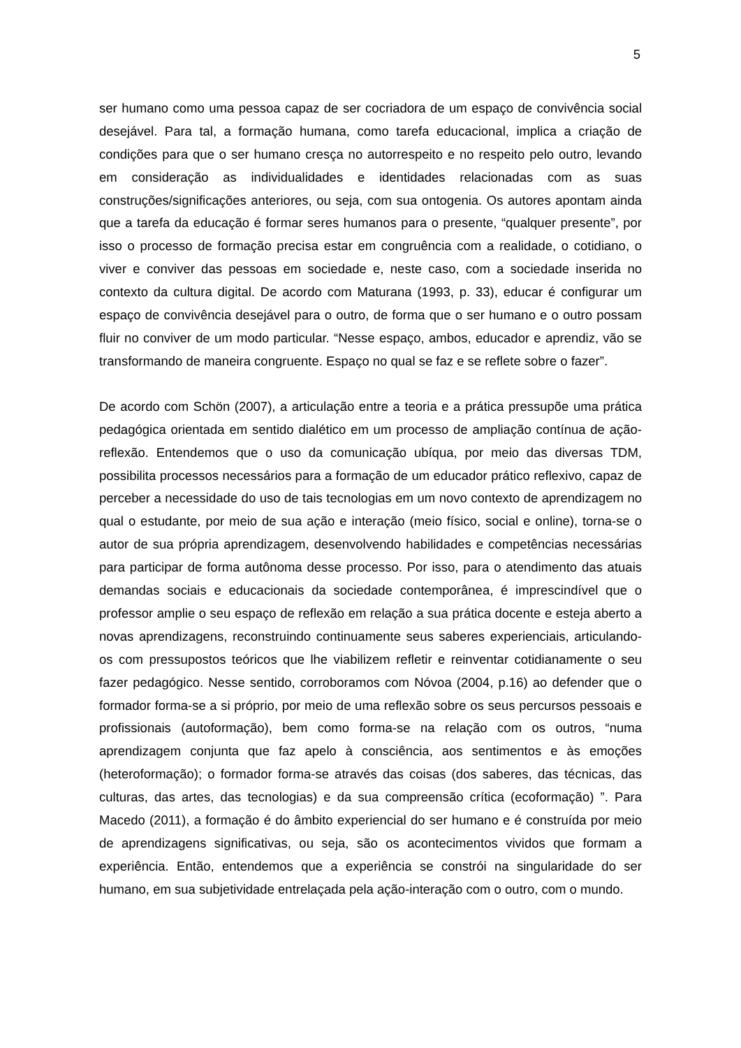5
ser humano como uma pessoa capaz de ser cocriadora de um espaço de convivência social desejável. Para tal, a formação humana, como tarefa educacional, implica a criação de condições para que o ser humano cresça no autorrespeito e no respeito pelo outro, levando em consideração as individualidades e identidades relacionadas com as suas construções/significações anteriores, ou seja, com sua ontogenia. Os autores apontam ainda que a tarefa da educação é formar seres humanos para o presente, “qualquer presente”, por isso o processo de formação precisa estar em congruência com a realidade, o cotidiano, o viver e conviver das pessoas em sociedade e, neste caso, com a sociedade inserida no contexto da cultura digital. De acordo com Maturana (1993, p. 33), educar é configurar um espaço de convivência desejável para o outro, de forma que o ser humano e o outro possam fluir no conviver de um modo particular. “Nesse espaço, ambos, educador e aprendiz, vão se transformando de maneira congruente. Espaço no qual se faz e se reflete sobre o fazer”.
De acordo com Schön (2007), a articulação entre a teoria e a prática pressupõe uma prática pedagógica orientada em sentido dialético em um processo de ampliação contínua de ação-reflexão. Entendemos que o uso da comunicação ubíqua, por meio das diversas TDM, possibilita processos necessários para a formação de um educador prático reflexivo, capaz de perceber a necessidade do uso de tais tecnologias em um novo contexto de aprendizagem no qual o estudante, por meio de sua ação e interação (meio físico, social e online), torna-se o autor de sua própria aprendizagem, desenvolvendo habilidades e competências necessárias para participar de forma autônoma desse processo. Por isso, para o atendimento das atuais demandas sociais e educacionais da sociedade contemporânea, é imprescindível que o professor amplie o seu espaço de reflexão em relação a sua prática docente e esteja aberto a novas aprendizagens, reconstruindo continuamente seus saberes experienciais, articulando-os com pressupostos teóricos que lhe viabilizem refletir e reinventar cotidianamente o seu fazer pedagógico. Nesse sentido, corroboramos com Nóvoa (2004, p.16) ao defender que o formador forma-se a si próprio, por meio de uma reflexão sobre os seus percursos pessoais e profissionais (autoformação), bem como forma-se na relação com os outros, “numa aprendizagem conjunta que faz apelo à consciência, aos sentimentos e às emoções (heteroformação); o formador forma-se através das coisas (dos saberes, das técnicas, das culturas, das artes, das tecnologias) e da sua compreensão crítica (ecoformação) ”. Para Macedo (2011), a formação é do âmbito experiencial do ser humano e é construída por meio de aprendizagens significativas, ou seja, são os acontecimentos vividos que formam a experiência. Então, entendemos que a experiência se constrói na singularidade do ser humano, em sua subjetividade entrelaçada pela ação-interação com o outro, com o mundo.